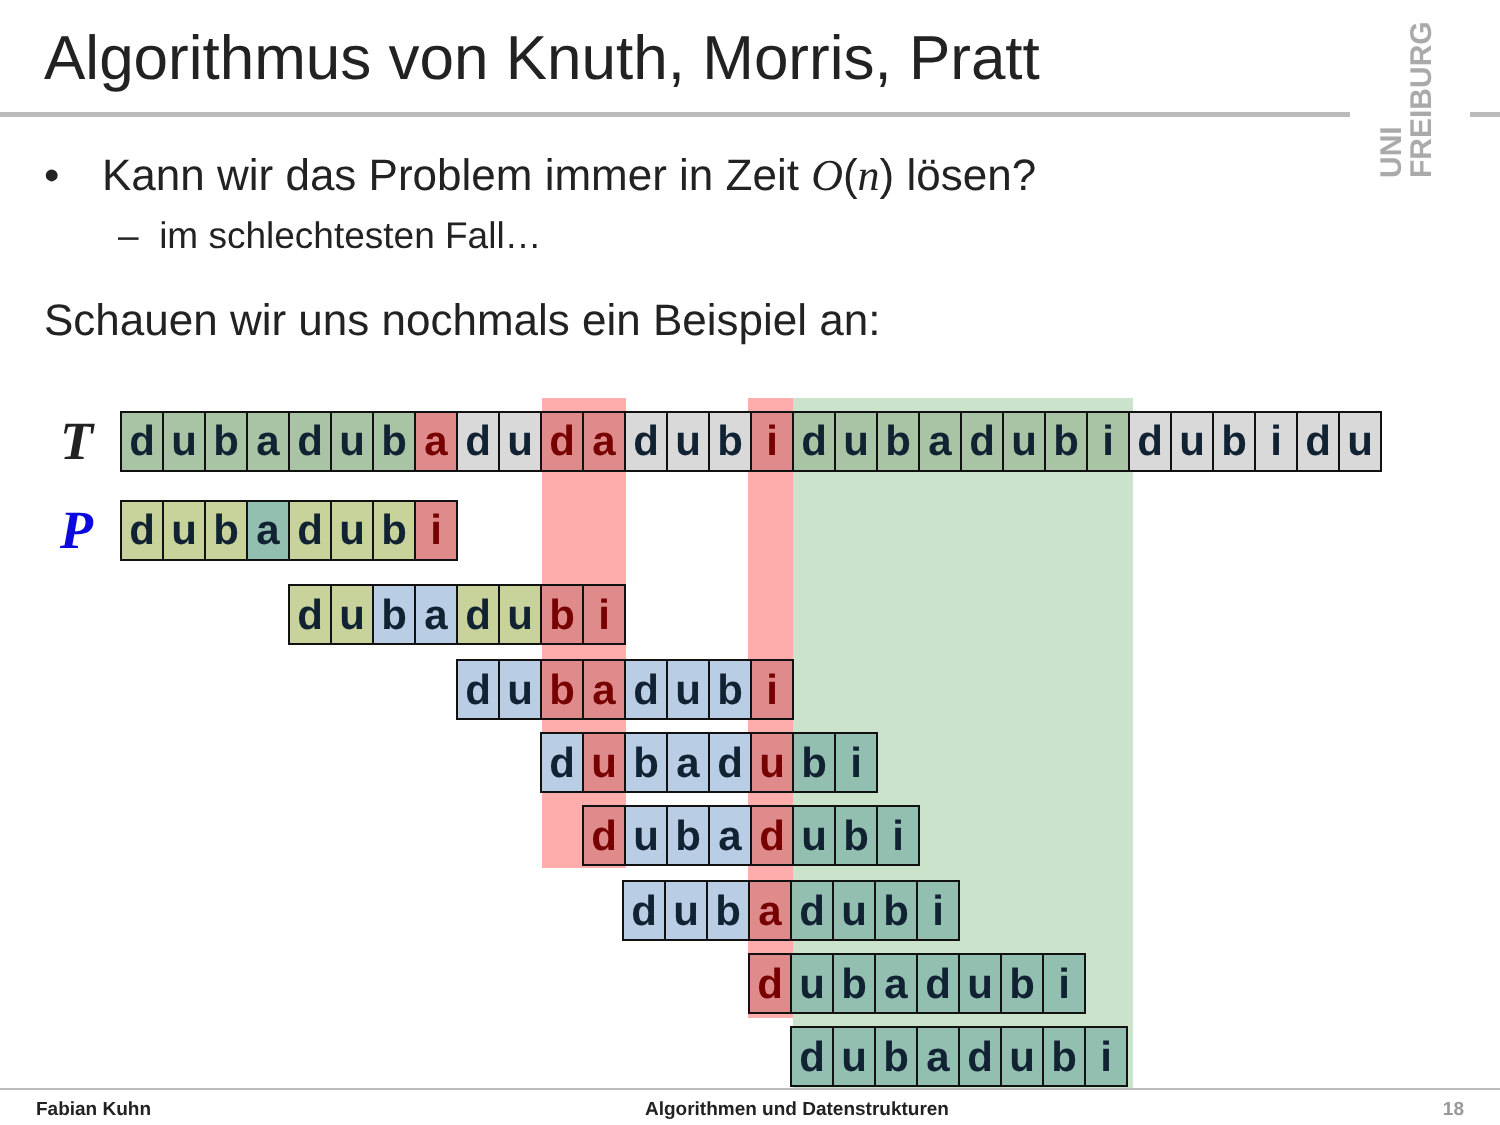Algorithmus von Knuth, Morris, Pratt
UNI FREIBURG
• Kann wir das Problem immer in Zeit O(n) lösen?
– im schlechtesten Fall…
Schauen wir uns nochmals ein Beispiel an:
T
| d | u | b | a | d | u | b | a | d | u | d | a | d | u | b | i | d | u | b | a | d | u | b | i | d | u | b | i | d | u |
P
| d | u | b | a | d | u | b | i |
| d | u | b | a | d | u | b | i |
| d | u | b | a | d | u | b | i |
| d | u | b | a | d | u | b | i |
| d | u | b | a | d | u | b | i |
| d | u | b | a | d | u | b | i |
| d | u | b | a | d | u | b | i |
| d | u | b | a | d | u | b | i |
Fabian Kuhn Algorithmen und Datenstrukturen 18